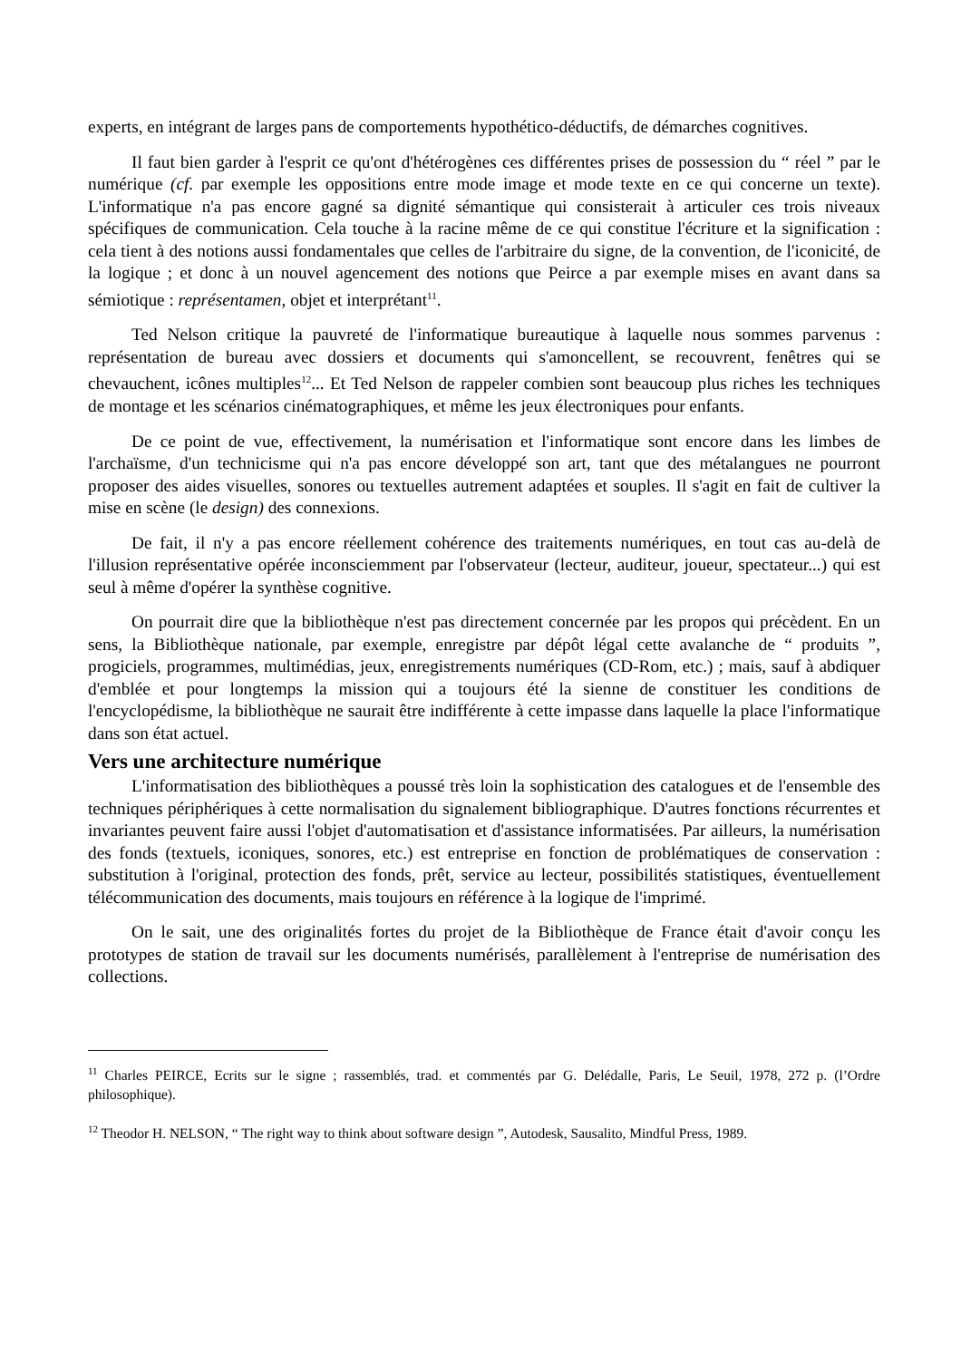experts, en intégrant de larges pans de comportements hypothético-déductifs, de démarches cognitives.
Il faut bien garder à l'esprit ce qu'ont d'hétérogènes ces différentes prises de possession du “ réel ” par le numérique (cf. par exemple les oppositions entre mode image et mode texte en ce qui concerne un texte). L'informatique n'a pas encore gagné sa dignité sémantique qui consisterait à articuler ces trois niveaux spécifiques de communication. Cela touche à la racine même de ce qui constitue l'écriture et la signification : cela tient à des notions aussi fondamentales que celles de l'arbitraire du signe, de la convention, de l'iconicité, de la logique ; et donc à un nouvel agencement des notions que Peirce a par exemple mises en avant dans sa sémiotique : représentamen, objet et interprétant<sup>11</sup>.
Ted Nelson critique la pauvreté de l'informatique bureautique à laquelle nous sommes parvenus : représentation de bureau avec dossiers et documents qui s'amoncellent, se recouvrent, fenêtres qui se chevauchent, icônes multiples<sup>12</sup>... Et Ted Nelson de rappeler combien sont beaucoup plus riches les techniques de montage et les scénarios cinématographiques, et même les jeux électroniques pour enfants.
De ce point de vue, effectivement, la numérisation et l'informatique sont encore dans les limbes de l'archaïsme, d'un technicisme qui n'a pas encore développé son art, tant que des métalangues ne pourront proposer des aides visuelles, sonores ou textuelles autrement adaptées et souples. Il s'agit en fait de cultiver la mise en scène (le design) des connexions.
De fait, il n'y a pas encore réellement cohérence des traitements numériques, en tout cas au-delà de l'illusion représentative opérée inconsciemment par l'observateur (lecteur, auditeur, joueur, spectateur...) qui est seul à même d'opérer la synthèse cognitive.
On pourrait dire que la bibliothèque n'est pas directement concernée par les propos qui précèdent. En un sens, la Bibliothèque nationale, par exemple, enregistre par dépôt légal cette avalanche de “ produits ”, progiciels, programmes, multimédias, jeux, enregistrements numériques (CD-Rom, etc.) ; mais, sauf à abdiquer d'emblée et pour longtemps la mission qui a toujours été la sienne de constituer les conditions de l'encyclopédisme, la bibliothèque ne saurait être indifférente à cette impasse dans laquelle la place l'informatique dans son état actuel.
Vers une architecture numérique
L'informatisation des bibliothèques a poussé très loin la sophistication des catalogues et de l'ensemble des techniques périphériques à cette normalisation du signalement bibliographique. D'autres fonctions récurrentes et invariantes peuvent faire aussi l'objet d'automatisation et d'assistance informatisées. Par ailleurs, la numérisation des fonds (textuels, iconiques, sonores, etc.) est entreprise en fonction de problématiques de conservation : substitution à l'original, protection des fonds, prêt, service au lecteur, possibilités statistiques, éventuellement télécommunication des documents, mais toujours en référence à la logique de l'imprimé.
On le sait, une des originalités fortes du projet de la Bibliothèque de France était d'avoir conçu les prototypes de station de travail sur les documents numérisés, parallèlement à l'entreprise de numérisation des collections.
<sup>11</sup> Charles PEIRCE, Ecrits sur le signe ; rassemblés, trad. et commentés par G. Delédalle, Paris, Le Seuil, 1978, 272 p. (l’Ordre philosophique).
<sup>12</sup> Theodor H. NELSON, “ The right way to think about software design ”, Autodesk, Sausalito, Mindful Press, 1989.